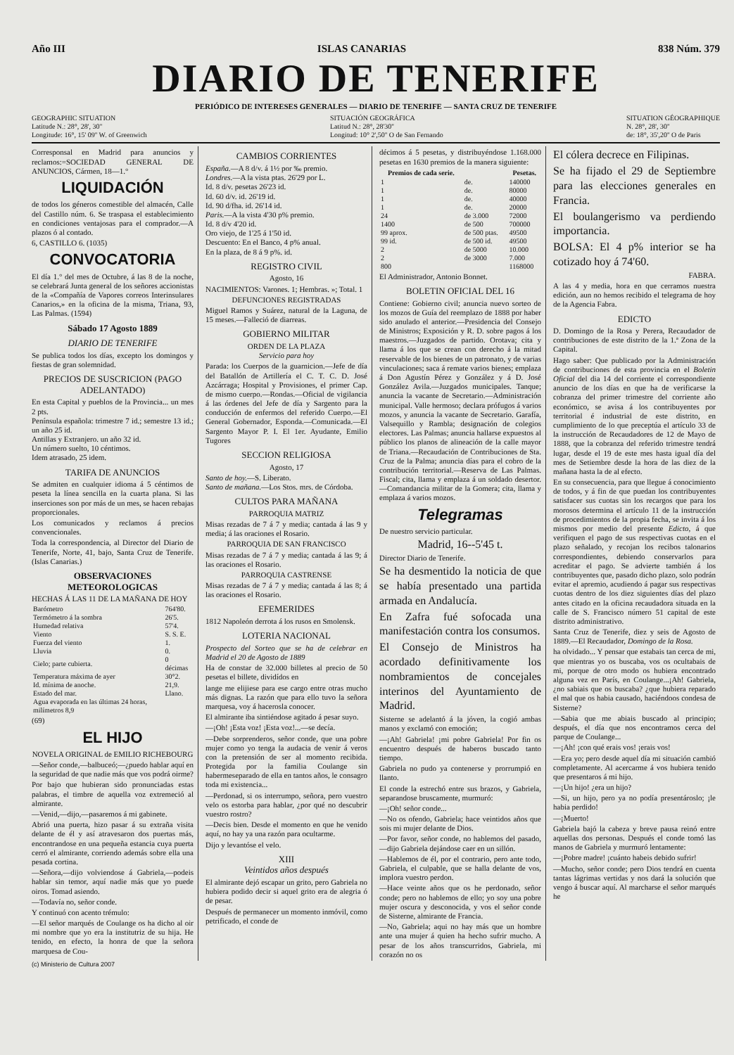Año III ISLAS CANARIAS 838 Núm. 379
DIARIO DE TENERIFE
PERIÓDICO DE INTERESES GENERALES — DIARIO DE TENERIFE — SANTA CRUZ DE TENERIFE
GEOGRAPHIC SITUATION
Latitude N.: 28°, 28', 30''
Longitude: 16°, 15' 09'' W. of Greenwich
SITUACIÓN GEOGRÁFICA
Latitud N.: 28°, 28'30''
Longitud: 10° 2',50'' O de San Fernando
SITUATION GÉOGRAPHIQUE
N. 28°, 28', 30''
de: 18°, 35',20'' O de Paris
Corresponsal en Madrid para anuncios y reclamos:=SOCIEDAD GENERAL DE ANUNCIOS, Cármen, 18—1.°
LIQUIDACIÓN
de todos los géneros comestible del almacén, Calle del Castillo núm. 6. Se traspasa el establecimiento en condiciones ventajosas para el comprador.—A plazos ó al contado.
6, CASTILLO 6. (1035)
CONVOCATORIA
El día 1.° del mes de Octubre, á las 8 de la noche, se celebrará Junta general de los señores accionistas de la «Compañía de Vapores correos Interinsulares Canarios,» en la oficina de la misma, Triana, 93, Las Palmas. (1594)
Sábado 17 Agosto 1889
DIARIO DE TENERIFE
Se publica todos los días, excepto los domingos y fiestas de gran solemnidad.
PRECIOS DE SUSCRICION (PAGO ADELANTADO)
En esta Capital y pueblos de la Provincia... un mes 2 pts.
Península española: trimestre 7 id.; semestre 13 id.; un año 25 id.
Antillas y Extranjero. un año 32 id.
Un número suelto, 10 céntimos.
Idem atrasado, 25 idem.
TARIFA DE ANUNCIOS
Se admiten en cualquier idioma á 5 céntimos de peseta la línea sencilla en la cuarta plana. Si las inserciones son por más de un mes, se hacen rebajas proporcionales.
Los comunicados y reclamos á precios convencionales.
Toda la correspondencia, al Director del Diario de Tenerife, Norte, 41, bajo, Santa Cruz de Tenerife. (Islas Canarias.)
OBSERVACIONES METEOROLOGICAS
HECHAS Á LAS 11 DE LA MAÑANA DE HOY
| Barómetro | 764'80. |
| Termómetro á la sombra | 26'5. |
| Humedad relativa | 57'4. |
| Viento | S. S. E. |
| Fuerza del viento | 1. |
| Lluvia | 0. |
| Cielo; parte cubierta. | 0 décimas |
| Temperatura máxima de ayer | 30°2. |
| Id. mínima de anoche. | 21,9. |
| Estado del mar. | Llano. |
| Agua evaporada en las últimas 24 horas, milímetros 8,9 | |
(69)
EL HIJO
NOVELA ORIGINAL de EMILIO RICHEBOURG
—Señor conde,—balbuceó;—¿puedo hablar aquí en la seguridad de que nadie más que vos podrá oirme?
Por bajo que hubieran sido pronunciadas estas palabras, el timbre de aquella voz extremeció al almirante.
—Venid,—dijo,—pasaremos á mi gabinete.
Abrió una puerta, hizo pasar á su extraña visita delante de él y así atravesaron dos puertas más, encontrandose en una pequeña estancia cuya puerta cerró el almirante, corriendo además sobre ella una pesada cortina.
—Señora,—dijo volviendose á Gabriela,—podeis hablar sin temor, aquí nadie más que yo puede oiros. Tomad asiendo.
—Todavía no, señor conde.
Y continuó con acento trémulo:
—El señor marqués de Coulange os ha dicho al oir mi nombre que yo era la institutriz de su hija. He tenido, en efecto, la honra de que la señora marquesa de Cou-
CAMBIOS CORRIENTES
España.—A 8 d/v. á 1½ por ‰ premio.
Londres.—A la vista ptas. 26'29 por L.
Id. 8 d/v. pesetas 26'23 id.
Id. 60 d/v. id. 26'19 id.
Id. 90 d/fha. id. 26'14 id.
Paris.—A la vista 4'30 p% premio.
Id. 8 d/v 4'20 id.
Oro viejo, de 1'25 á 1'50 id.
Descuento: En el Banco, 4 p% anual.
En la plaza, de 8 á 9 p%. id.
REGISTRO CIVIL
Agosto, 16
NACIMIENTOS: Varones. 1; Hembras. »; Total. 1
DEFUNCIONES REGISTRADAS
Miguel Ramos y Suárez, natural de la Laguna, de 15 meses.—Falleció de diarreas.
GOBIERNO MILITAR
ORDEN DE LA PLAZA
Servicio para hoy
Parada: los Cuerpos de la guarnicion.—Jefe de día del Batallón de Artillería el C. T. C. D. José Azcárraga; Hospital y Provisiones, el primer Cap. de mismo cuerpo.—Rondas.—Oficial de vigilancia á las órdenes del Jefe de día y Sargento para la conducción de enfermos del referido Cuerpo.—El General Gobernador, Esponda.—Comunicada.—El Sargento Mayor P. I. El 1er. Ayudante, Emilio Tugores
SECCION RELIGIOSA
Agosto, 17
Santo de hoy.—S. Liberato.
Santo de mañana.—Los Stos. mrs. de Córdoba.
CULTOS PARA MAÑANA
PARROQUIA MATRIZ
Misas rezadas de 7 á 7 y media; cantada á las 9 y media; á las oraciones el Rosario.
PARROQUIA DE SAN FRANCISCO
Misas rezadas de 7 á 7 y media; cantada á las 9; á las oraciones el Rosario.
PARROQUIA CASTRENSE
Misas rezadas de 7 á 7 y media; cantada á las 8; á las oraciones el Rosario.
EFEMERIDES
1812 Napoleón derrota á los rusos en Smolensk.
LOTERIA NACIONAL
Prospecto del Sorteo que se ha de celebrar en Madrid el 20 de Agosto de 1889
Ha de constar de 32.000 billetes al precio de 50 pesetas el billete, dividídos en
lange me elijiese para ese cargo entre otras mucho más dignas. La razón que para ello tuvo la señora marquesa, voy á hacerosla conocer.
El almirante iba sintiéndose agitado á pesar suyo.
—¡Oh! ¡Esta voz! ¡Esta voz!...—se decía.
—Debe sorprenderos, señor conde, que una pobre mujer como yo tenga la audacia de venir á veros con la pretensión de ser al momento recibida. Protegida por la familia Coulange sin habermeseparado de ella en tantos años, le consagro toda mi existencia...
—Perdonad, si os interrumpo, señora, pero vuestro velo os estorba para hablar, ¿por qué no descubrir vuestro rostro?
—Decis bien. Desde el momento en que he venido aquí, no hay ya una razón para ocultarme.
Dijo y levantóse el velo.
XIII
Veintidos años después
El almirante dejó escapar un grito, pero Gabriela no hubiera podido decir si aquel grito era de alegria ó de pesar.
Después de permanecer un momento inmóvil, como petrificado, el conde de
décimos á 5 pesetas, y distribuyéndose 1.168.000 pesetas en 1630 premios de la manera siguiente:
| Premios de cada serie. | | Pesetas. |
| --- | --- | --- |
| 1 | de. | 140000 |
| 1 | de. | 80000 |
| 1 | de. | 40000 |
| 1 | de. | 20000 |
| 24 | de 3.000 | 72000 |
| 1400 | de 500 | 700000 |
| 99 aprox. | de 500 ptas. | 49500 |
| 99 id. | de 500 id. | 49500 |
| 2 | de 5000 | 10.000 |
| 2 | de 3000 | 7.000 |
| 800 | | 1168000 |
El Administrador, Antonio Bonnet.
BOLETIN OFICIAL DEL 16
Contiene: Gobierno civil; anuncia nuevo sorteo de los mozos de Guía del reemplazo de 1888 por haber sido anulado el anterior.—Presidencia del Consejo de Ministros; Exposición y R. D. sobre pagos á los maestros.—Juzgados de partido. Orotava; cita y llama á los que se crean con derecho á la mitad reservable de los bienes de un patronato, y de varias vinculaciones; saca á remate varios bienes; emplaza á Don Agustín Pérez y González y á D. José González Avila.—Juzgados municipales. Tanque; anuncia la vacante de Secretario.—Administración municipal. Valle hermoso; declara prófugos á varios mozos, y anuncia la vacante de Secretario. Garafía, Valsequillo y Rambla; designación de colegios electores. Las Palmas; anuncia hallarse expuestos al público los planos de alineación de la calle mayor de Triana.—Recaudación de Contribuciones de Sta. Cruz de la Palma; anuncia días para el cobro de la contribución territorial.—Reserva de Las Palmas. Fiscal; cita, llama y emplaza á un soldado desertor.—Comandancia militar de la Gomera; cita, llama y emplaza á varios mozos.
Telegramas
De nuestro servicio particular.
Madrid, 16--5'45 t.
Director Diario de Tenerife.
Se ha desmentido la noticia de que se había presentado una partida armada en Andalucía.
En Zafra fué sofocada una manifestación contra los consumos.
El Consejo de Ministros ha acordado definitivamente los nombramientos de concejales interinos del Ayuntamiento de Madrid.
Sisterne se adelantó á la jóven, la cogió ambas manos y exclamó con emoción;
—¡Ah! Gabriela! ¡mi pobre Gabriela! Por fin os encuentro después de haberos buscado tanto tiempo.
Gabriela no pudo ya contenerse y prorrumpió en llanto.
El conde la estrechó entre sus brazos, y Gabriela, separandose bruscamente, murmuró:
—¡Oh! señor conde...
—No os ofendo, Gabriela; hace veintidos años que sois mi mujer delante de Dios.
—Por favor, señor conde, no hablemos del pasado,—dijo Gabriela dejándose caer en un sillón.
—Hablemos de él, por el contrario, pero ante todo, Gabriela, el culpable, que se halla delante de vos, implora vuestro perdon.
—Hace veinte años que os he perdonado, señor conde; pero no hablemos de ello; yo soy una pobre mujer oscura y desconocida, y vos el señor conde de Sisterne, almirante de Francia.
—No, Gabriela; aqui no hay más que un hombre ante una mujer á quien ha hecho sufrir mucho. A pesar de los años transcurridos, Gabriela, mi corazón no os
El cólera decrece en Filipinas.
Se ha fijado el 29 de Septiembre para las elecciones generales en Francia.
El boulangerismo va perdiendo importancia.
BOLSA: El 4 p% interior se ha cotizado hoy á 74'60.
FABRA.
A las 4 y media, hora en que cerramos nuestra edición, aun no hemos recibido el telegrama de hoy de la Agencia Fabra.
EDICTO
D. Domingo de la Rosa y Perera, Recaudador de contribuciones de este distrito de la 1.ª Zona de la Capital.
Hago saber: Que publicado por la Administración de contribuciones de esta provincia en el Boletin Oficial del dia 14 del corriente el correspondiente anuncio de los días en que ha de verificarse la cobranza del primer trimestre del corriente año económico, se avisa á los contribuyentes por territorial é industrial de este distrito, en cumplimiento de lo que preceptúa el artículo 33 de la instrucción de Recaudadores de 12 de Mayo de 1888, que la cobranza del referido trimestre tendrá lugar, desde el 19 de este mes hasta igual día del mes de Setiembre desde la hora de las diez de la mañana hasta la de al efecto.
En su consecuencia, para que llegue á conocimiento de todos, y á fin de que puedan los contribuyentes satisfacer sus cuotas sin los recargos que para los morosos determina el artículo 11 de la instrucción de procedimientos de la propia fecha, se invita á los mismos por medio del presente Edicto, á que verifiquen el pago de sus respectivas cuotas en el plazo señalado, y recojan los recibos talonarios correspondientes, debiendo conservarlos para acreditar el pago. Se advierte también á los contribuyentes que, pasado dicho plazo, solo podrán evitar el apremio, acudiendo á pagar sus respectivas cuotas dentro de los diez siguientes días del plazo antes citado en la oficina recaudadora situada en la calle de S. Francisco número 51 capital de este distrito administrativo.
Santa Cruz de Tenerife, diez y seis de Agosto de 1889.—El Recaudador, Domingo de la Rosa.
ha olvidado... Y pensar que estabais tan cerca de mi, que mientras yo os buscaba, vos os ocultabais de mi, porque de otro modo os hubiera encontrado alguna vez en París, en Coulange...¡Ah! Gabriela, ¿no sabiais que os buscaba? ¿que hubiera reparado el mal que os habia causado, haciéndoos condesa de Sisterne?
—Sabia que me abiais buscado al principio; después, el día que nos encontramos cerca del parque de Coulange...
—¡Ah! ¡con qué erais vos! ¡erais vos!
—Era yo; pero desde aquel día mi situación cambió completamente. Al acercarme á vos hubiera tenido que presentaros á mi hijo.
—¡Un hijo! ¿era un hijo?
—Si, un hijo, pero ya no podía presentároslo; ¡le habia perdido!
—¡Muerto!
Gabriela bajó la cabeza y breve pausa reinó entre aquellas dos personas. Después el conde tomó las manos de Gabriela y murmuró lentamente:
—¡Pobre madre! ¡cuánto habeis debido sufrir!
—Mucho, señor conde; pero Dios tendrá en cuenta tantas lágrimas vertidas y nos dará la solución que vengo á buscar aquí. Al marcharse el señor marqués he
(c) Ministerio de Cultura 2007